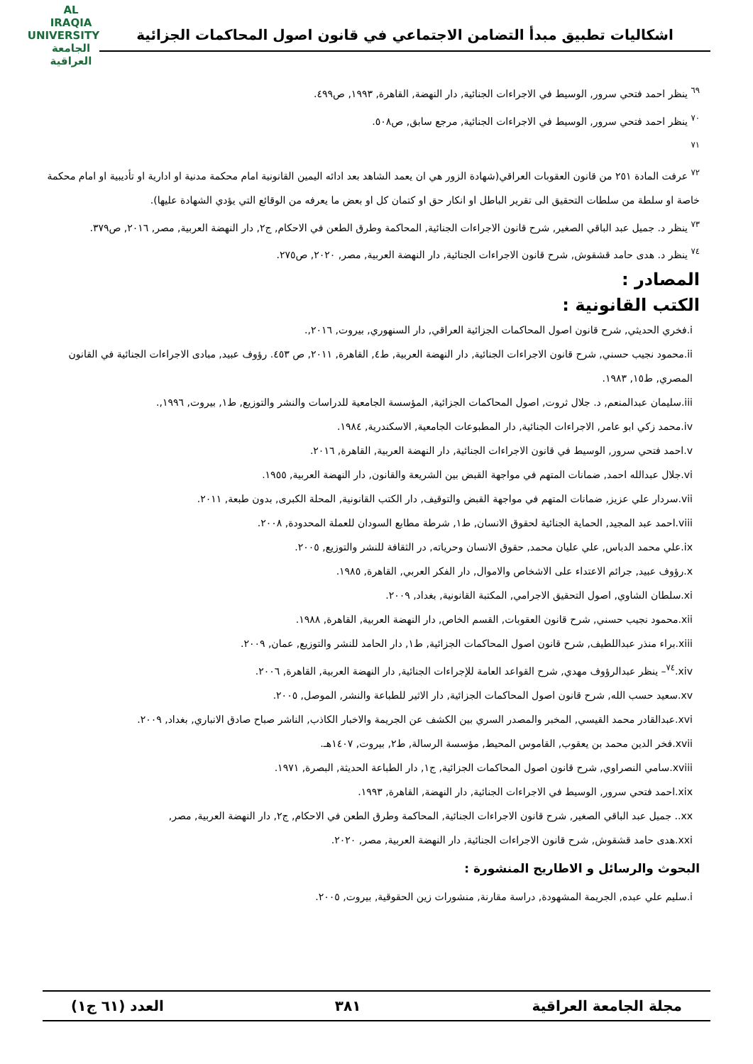اشكاليات تطبيق مبدأ التضامن الاجتماعي في قانون اصول المحاكمات الجزائية
AL IRAQIA UNIVERSITY
الجامعة العراقية
<sup>٦٩</sup> ينظر احمد فتحي سرور, الوسيط في الاجراءات الجنائية, دار النهضة, القاهرة, ١٩٩٣, ص٤٩٩.
<sup>٧٠</sup> ينظر احمد فتحي سرور, الوسيط في الاجراءات الجنائية, مرجع سابق, ص٥٠٨.
<sup>٧١</sup>
<sup>٧٢</sup> عرفت المادة ٢٥١ من قانون العقوبات العراقي(شهادة الزور هي ان يعمد الشاهد بعد ادائه اليمين القانونية امام محكمة مدنية او ادارية او تأديبية او امام محكمة خاصة او سلطة من سلطات التحقيق الى تقرير الباطل او انكار حق او كتمان كل او بعض ما يعرفه من الوقائع التي يؤدي الشهادة عليها).
<sup>٧٣</sup> ينظر د. جميل عبد الباقي الصغير, شرح قانون الاجراءات الجنائية, المحاكمة وطرق الطعن في الاحكام, ج٢, دار النهضة العربية, مصر, ٢٠١٦, ص٣٧٩.
<sup>٧٤</sup> ينظر د. هدى حامد قشقوش, شرح قانون الاجراءات الجنائية, دار النهضة العربية, مصر, ٢٠٢٠, ص٢٧٥.
المصادر :
الكتب القانونية :
i.فخري الحديثي, شرح قانون اصول المحاكمات الجزائية العراقي, دار السنهوري, بيروت, ٢٠١٦,.
ii.محمود نجيب حسني, شرح قانون الاجراءات الجنائية, دار النهضة العربية, ط٤, القاهرة, ٢٠١١, ص ٤٥٣. رؤوف عبيد, مبادى الاجراءات الجنائية في القانون المصري, ط١٥, ١٩٨٣.
iii.سليمان عبدالمنعم, د. جلال ثروت, اصول المحاكمات الجزائية, المؤسسة الجامعية للدراسات والنشر والتوزيع, ط١, بيروت, ١٩٩٦,.
iv.محمد زكي ابو عامر, الاجراءات الجنائية, دار المطبوعات الجامعية, الاسكندرية, ١٩٨٤.
v.احمد فتحي سرور, الوسيط في قانون الاجراءات الجنائية, دار النهضة العربية, القاهرة, ٢٠١٦.
vi.جلال عبدالله احمد, ضمانات المتهم في مواجهة القبض بين الشريعة والقانون, دار النهضة العربية, ١٩٥٥.
vii.سردار علي عزيز, ضمانات المتهم في مواجهة القبض والتوقيف, دار الكتب القانونية, المحلة الكبرى, بدون طبعة, ٢٠١١.
viii.احمد عبد المجيد, الحماية الجنائية لحقوق الانسان, ط١, شرطة مطابع السودان للعملة المحدودة, ٢٠٠٨.
ix.علي محمد الدباس, علي عليان محمد, حقوق الانسان وحرياته, در الثقافة للنشر والتوزيع, ٢٠٠٥.
x.رؤوف عبيد, جرائم الاعتداء على الاشخاص والاموال, دار الفكر العربي, القاهرة, ١٩٨٥.
xi.سلطان الشاوي, اصول التحقيق الاجرامي, المكتبة القانونية, بغداد, ٢٠٠٩.
xii.محمود نجيب حسني, شرح قانون العقوبات, القسم الخاص, دار النهضة العربية, القاهرة, ١٩٨٨.
xiii.براء منذر عبداللطيف, شرح قانون اصول المحاكمات الجزائية, ط١, دار الحامد للنشر والتوزيع, عمان, ٢٠٠٩.
xiv.<sup>٧٤</sup>– ينظر عبدالرؤوف مهدي, شرح القواعد العامة للإجراءات الجنائية, دار النهضة العربية, القاهرة, ٢٠٠٦.
xv.سعيد حسب الله, شرح قانون اصول المحاكمات الجزائية, دار الاثير للطباعة والنشر, الموصل, ٢٠٠٥.
xvi.عبدالقادر محمد القيسي, المخبر والمصدر السري بين الكشف عن الجريمة والاخبار الكاذب, الناشر صباح صادق الانباري, بغداد, ٢٠٠٩.
xvii.فخر الدين محمد بن يعقوب, القاموس المحيط, مؤسسة الرسالة, ط٢, بيروت, ١٤٠٧هـ.
xviii.سامي النصراوي, شرح قانون اصول المحاكمات الجزائية, ج١, دار الطباعة الحديثة, البصرة, ١٩٧١.
xix.احمد فتحي سرور, الوسيط في الاجراءات الجنائية, دار النهضة, القاهرة, ١٩٩٣.
xx.. جميل عبد الباقي الصغير, شرح قانون الاجراءات الجنائية, المحاكمة وطرق الطعن في الاحكام, ج٢, دار النهضة العربية, مصر,
xxi.هدى حامد قشقوش, شرح قانون الاجراءات الجنائية, دار النهضة العربية, مصر, ٢٠٢٠.
البحوث والرسائل و الاطاريح المنشورة :
i.سليم علي عبده, الجريمة المشهودة, دراسة مقارنة, منشورات زين الحقوقية, بيروت, ٢٠٠٥.
مجلة الجامعة العراقية ٣٨١ العدد (٦١ ج١)